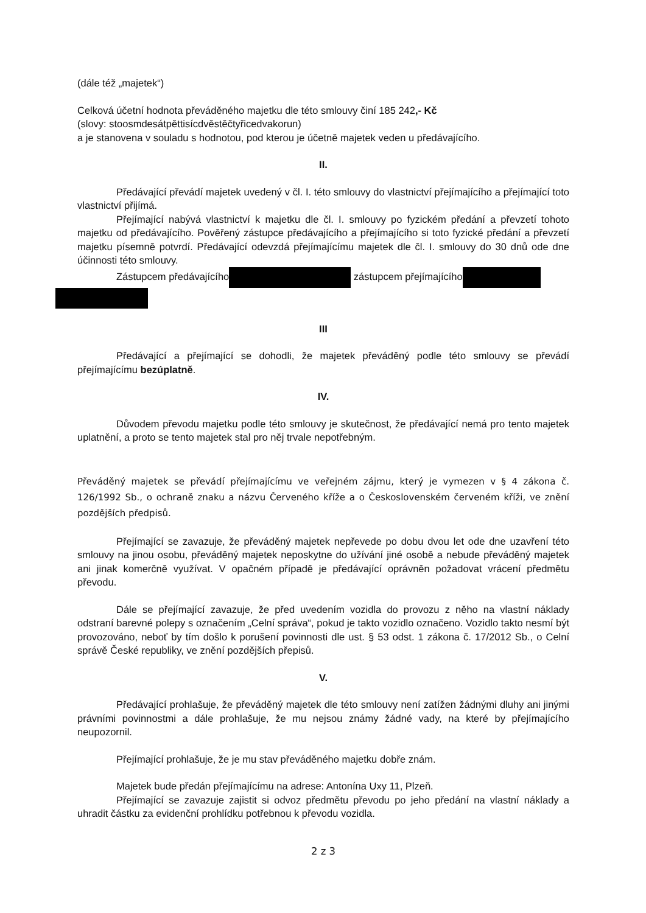(dále též „majetek“)
Celková účetní hodnota převáděného majetku dle této smlouvy činí 185 242,- Kč
(slovy: stoosmdesátpěttisícdvěstěčtyřicedvakorun)
a je stanovena v souladu s hodnotou, pod kterou je účetně majetek veden u předávajícího.
II.
Předávající převádí majetek uvedený v čl. I. této smlouvy do vlastnictví přejímajícího a přejímající toto vlastnictví přijímá.
Přejímající nabývá vlastnictví k majetku dle čl. I. smlouvy po fyzickém předání a převzetí tohoto majetku od předávajícího. Pověřený zástupce předávajícího a přejímajícího si toto fyzické předání a převzetí majetku písemně potvrdí. Předávající odevzdá přejímajícímu majetek dle čl. I. smlouvy do 30 dnů ode dne účinnosti této smlouvy.
Zástupcem předávajícího zástupcem přejímajícího
III
Předávající a přejímající se dohodli, že majetek převáděný podle této smlouvy se převádí přejímajícímu bezúplatně.
IV.
Důvodem převodu majetku podle této smlouvy je skutečnost, že předávající nemá pro tento majetek uplatnění, a proto se tento majetek stal pro něj trvale nepotřebným.
Převáděný majetek se převádí přejímajícímu ve veřejném zájmu, který je vymezen v § 4 zákona č. 126/1992 Sb., o ochraně znaku a názvu Červeného kříže a o Československém červeném kříži, ve znění pozdějších předpisů.
Přejímající se zavazuje, že převáděný majetek nepřevede po dobu dvou let ode dne uzavření této smlouvy na jinou osobu, převáděný majetek neposkytne do užívání jiné osobě a nebude převáděný majetek ani jinak komerčně využívat. V opačném případě je předávající oprávněn požadovat vrácení předmětu převodu.
Dále se přejímající zavazuje, že před uvedením vozidla do provozu z něho na vlastní náklady odstraní barevné polepy s označením „Celní správa“, pokud je takto vozidlo označeno. Vozidlo takto nesmí být provozováno, neboť by tím došlo k porušení povinnosti dle ust. § 53 odst. 1 zákona č. 17/2012 Sb., o Celní správě České republiky, ve znění pozdějších přepisů.
V.
Předávající prohlašuje, že převáděný majetek dle této smlouvy není zatížen žádnými dluhy ani jinými právními povinnostmi a dále prohlašuje, že mu nejsou známy žádné vady, na které by přejímajícího neupozornil.
Přejímající prohlašuje, že je mu stav převáděného majetku dobře znám.
Majetek bude předán přejímajícímu na adrese: Antonína Uxy 11, Plzeň.
Přejímající se zavazuje zajistit si odvoz předmětu převodu po jeho předání na vlastní náklady a uhradit částku za evidenční prohlídku potřebnou k převodu vozidla.
2 z 3